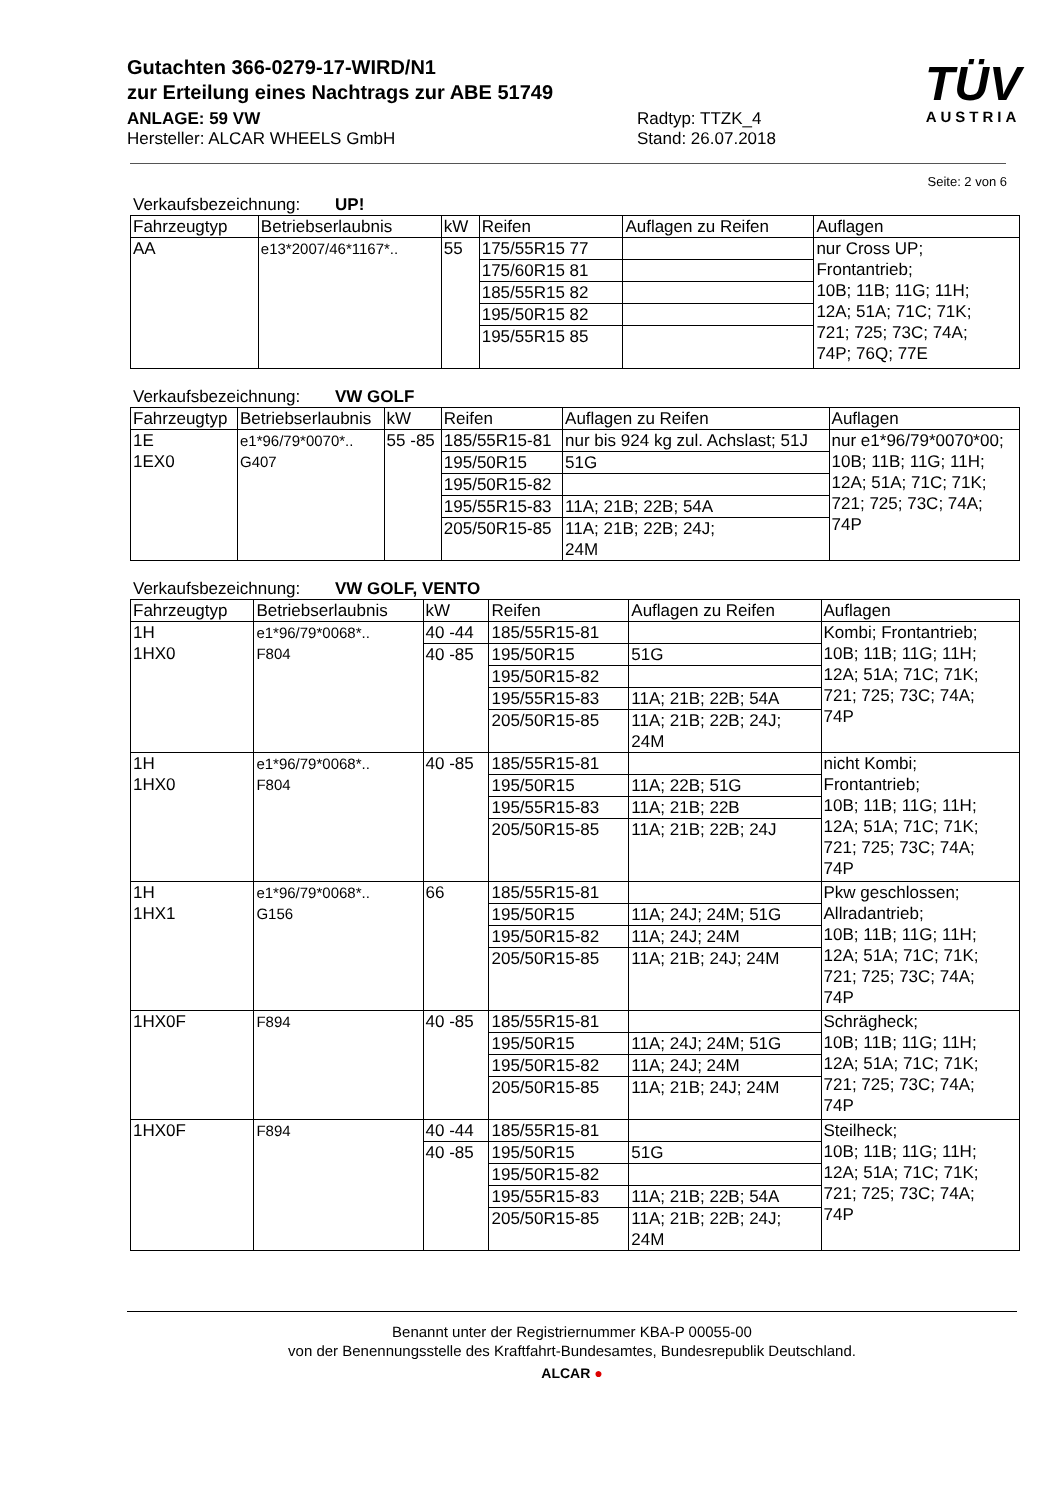Gutachten 366-0279-17-WIRD/N1
zur Erteilung eines Nachtrags zur ABE 51749
ANLAGE: 59 VW
Hersteller: ALCAR WHEELS GmbH
Radtyp: TTZK_4
Stand: 26.07.2018
TÜV
AUSTRIA
Seite: 2 von 6
Verkaufsbezeichnung: UP!
| Fahrzeugtyp | Betriebserlaubnis | kW | Reifen | Auflagen zu Reifen | Auflagen |
| --- | --- | --- | --- | --- | --- |
| AA | e13*2007/46*1167*.. | 55 | 175/55R15 77 | | nur Cross UP; Frontantrieb; 10B; 11B; 11G; 11H; 12A; 51A; 71C; 71K; 721; 725; 73C; 74A; 74P; 76Q; 77E |
| | | | 175/60R15 81 | | |
| | | | 185/55R15 82 | | |
| | | | 195/50R15 82 | | |
| | | | 195/55R15 85 | | |
Verkaufsbezeichnung: VW GOLF
| Fahrzeugtyp | Betriebserlaubnis | kW | Reifen | Auflagen zu Reifen | Auflagen |
| --- | --- | --- | --- | --- | --- |
| 1E 1EX0 | e1*96/79*0070*.. G407 | 55 -85 | 185/55R15-81 | nur bis 924 kg zul. Achslast; 51J | nur e1*96/79*0070*00; 10B; 11B; 11G; 11H; 12A; 51A; 71C; 71K; 721; 725; 73C; 74A; 74P |
| | | | 195/50R15 | 51G | |
| | | | 195/50R15-82 | | |
| | | | 195/55R15-83 | 11A; 21B; 22B; 54A | |
| | | | 205/50R15-85 | 11A; 21B; 22B; 24J; 24M | |
Verkaufsbezeichnung: VW GOLF, VENTO
| Fahrzeugtyp | Betriebserlaubnis | kW | Reifen | Auflagen zu Reifen | Auflagen |
| --- | --- | --- | --- | --- | --- |
| 1H 1HX0 | e1*96/79*0068*.. F804 | 40 -44 | 185/55R15-81 | | Kombi; Frontantrieb; 10B; 11B; 11G; 11H; 12A; 51A; 71C; 71K; 721; 725; 73C; 74A; 74P |
| | | 40 -85 | 195/50R15 | 51G | |
| | | | 195/50R15-82 | | |
| | | | 195/55R15-83 | 11A; 21B; 22B; 54A | |
| | | | 205/50R15-85 | 11A; 21B; 22B; 24J; 24M | |
| 1H 1HX0 | e1*96/79*0068*.. F804 | 40 -85 | 185/55R15-81 | | nicht Kombi; Frontantrieb; 10B; 11B; 11G; 11H; 12A; 51A; 71C; 71K; 721; 725; 73C; 74A; 74P |
| | | | 195/50R15 | 11A; 22B; 51G | |
| | | | 195/55R15-83 | 11A; 21B; 22B | |
| | | | 205/50R15-85 | 11A; 21B; 22B; 24J | |
| 1H 1HX1 | e1*96/79*0068*.. G156 | 66 | 185/55R15-81 | | Pkw geschlossen; Allradantrieb; 10B; 11B; 11G; 11H; 12A; 51A; 71C; 71K; 721; 725; 73C; 74A; 74P |
| | | | 195/50R15 | 11A; 24J; 24M; 51G | |
| | | | 195/50R15-82 | 11A; 24J; 24M | |
| | | | 205/50R15-85 | 11A; 21B; 24J; 24M | |
| 1HX0F | F894 | 40 -85 | 185/55R15-81 | | Schrägheck; 10B; 11B; 11G; 11H; 12A; 51A; 71C; 71K; 721; 725; 73C; 74A; 74P |
| | | | 195/50R15 | 11A; 24J; 24M; 51G | |
| | | | 195/50R15-82 | 11A; 24J; 24M | |
| | | | 205/50R15-85 | 11A; 21B; 24J; 24M | |
| 1HX0F | F894 | 40 -44 | 185/55R15-81 | | Steilheck; 10B; 11B; 11G; 11H; 12A; 51A; 71C; 71K; 721; 725; 73C; 74A; 74P |
| | | 40 -85 | 195/50R15 | 51G | |
| | | | 195/50R15-82 | | |
| | | | 195/55R15-83 | 11A; 21B; 22B; 54A | |
| | | | 205/50R15-85 | 11A; 21B; 22B; 24J; 24M | |
Benannt unter der Registriernummer KBA-P 00055-00
von der Benennungsstelle des Kraftfahrt-Bundesamtes, Bundesrepublik Deutschland.
ALCAR ●